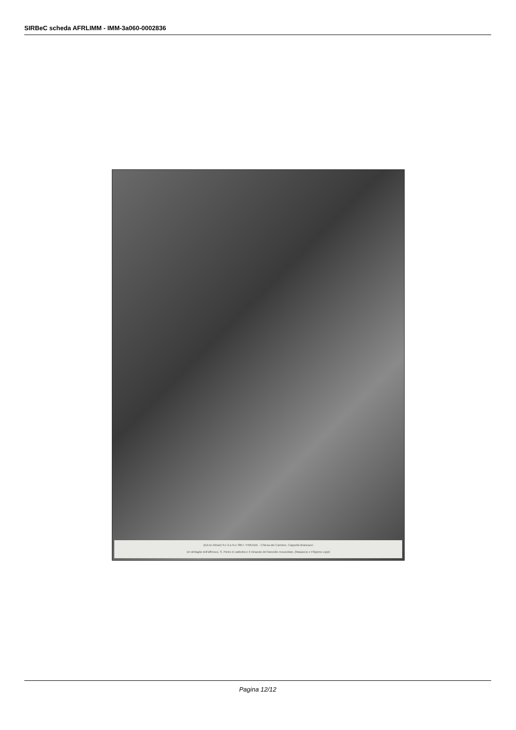SIRBeC scheda AFRLIMM - IMM-3a060-0002836
(Ed.ne Alinari) P.e 2.a N.e 3857. FIRENZE - Chiesa del Carmine, Cappella Brancacci
Un dettaglio dell'affresco, S. Pietro in cattedra e il miracolo del fanciullo resuscitato. (Masaccio e Filippino Lippi)
Pagina 12/12